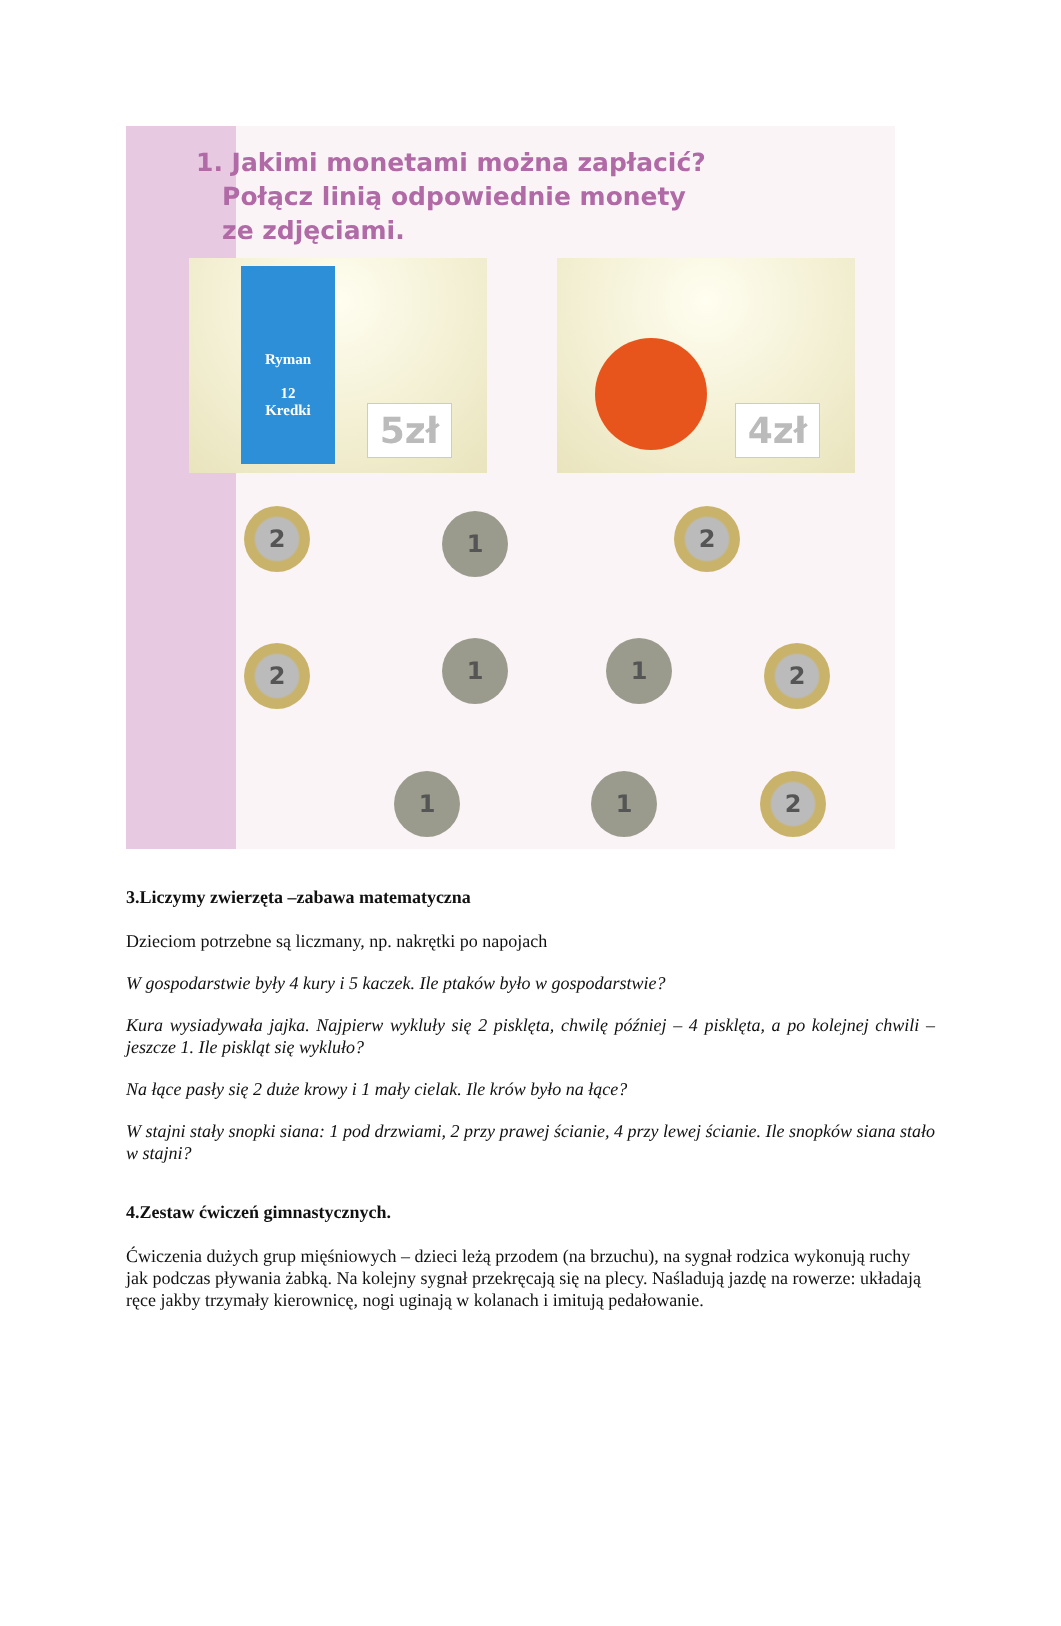1. Jakimi monetami można zapłacić?
Połącz linią odpowiednie monety
ze zdjęciami.
Ryman
12
Kredki
5zł
4zł
2 1 2
2 1 1 2
1 1 2
3.Liczymy zwierzęta –zabawa matematyczna
Dzieciom potrzebne są liczmany, np. nakrętki po napojach
W gospodarstwie były 4 kury i 5 kaczek. Ile ptaków było w gospodarstwie?
Kura wysiadywała jajka. Najpierw wykluły się 2 pisklęta, chwilę później – 4 pisklęta, a po kolejnej chwili – jeszcze 1. Ile piskląt się wykluło?
Na łące pasły się 2 duże krowy i 1 mały cielak. Ile krów było na łące?
W stajni stały snopki siana: 1 pod drzwiami, 2 przy prawej ścianie, 4 przy lewej ścianie. Ile snopków siana stało w stajni?
4.Zestaw ćwiczeń gimnastycznych.
Ćwiczenia dużych grup mięśniowych – dzieci leżą przodem (na brzuchu), na sygnał rodzica wykonują ruchy jak podczas pływania żabką. Na kolejny sygnał przekręcają się na plecy. Naśladują jazdę na rowerze: układają ręce jakby trzymały kierownicę, nogi uginają w kolanach i imitują pedałowanie.